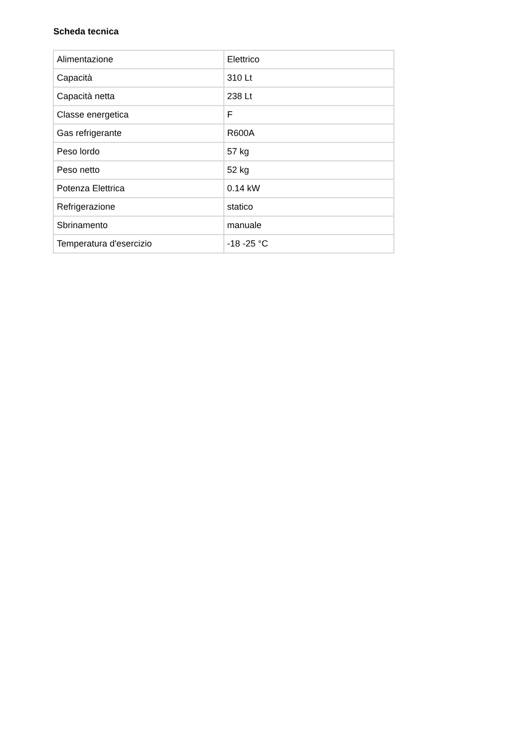Scheda tecnica
| Alimentazione | Elettrico |
| Capacità | 310 Lt |
| Capacità netta | 238 Lt |
| Classe energetica | F |
| Gas refrigerante | R600A |
| Peso lordo | 57 kg |
| Peso netto | 52 kg |
| Potenza Elettrica | 0.14 kW |
| Refrigerazione | statico |
| Sbrinamento | manuale |
| Temperatura d'esercizio | -18 -25 °C |